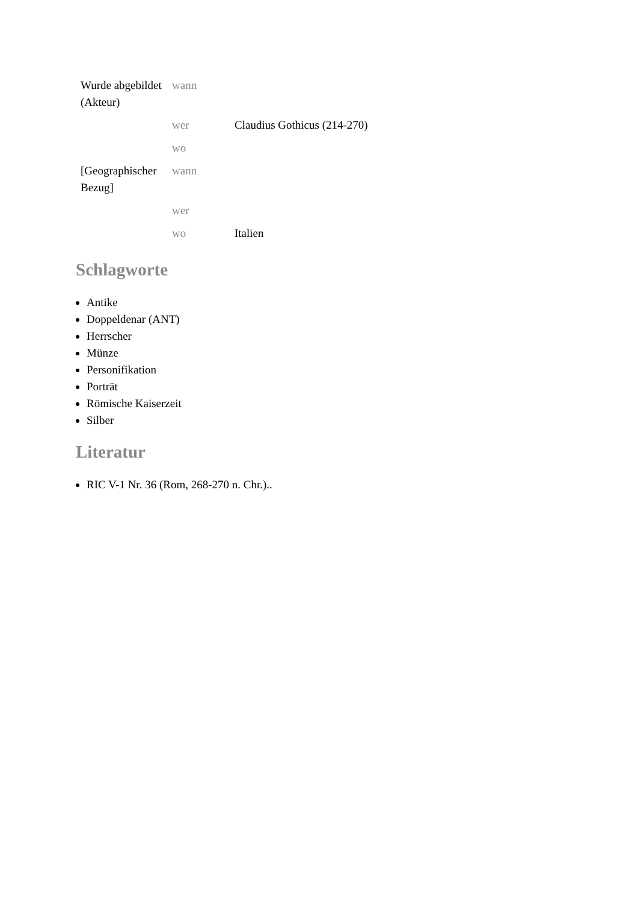| Wurde abgebildet (Akteur) | wann | |
| | wer | Claudius Gothicus (214-270) |
| | wo | |
| [Geographischer Bezug] | wann | |
| | wer | |
| | wo | Italien |
Schlagworte
Antike
Doppeldenar (ANT)
Herrscher
Münze
Personifikation
Porträt
Römische Kaiserzeit
Silber
Literatur
RIC V-1 Nr. 36 (Rom, 268-270 n. Chr.)..